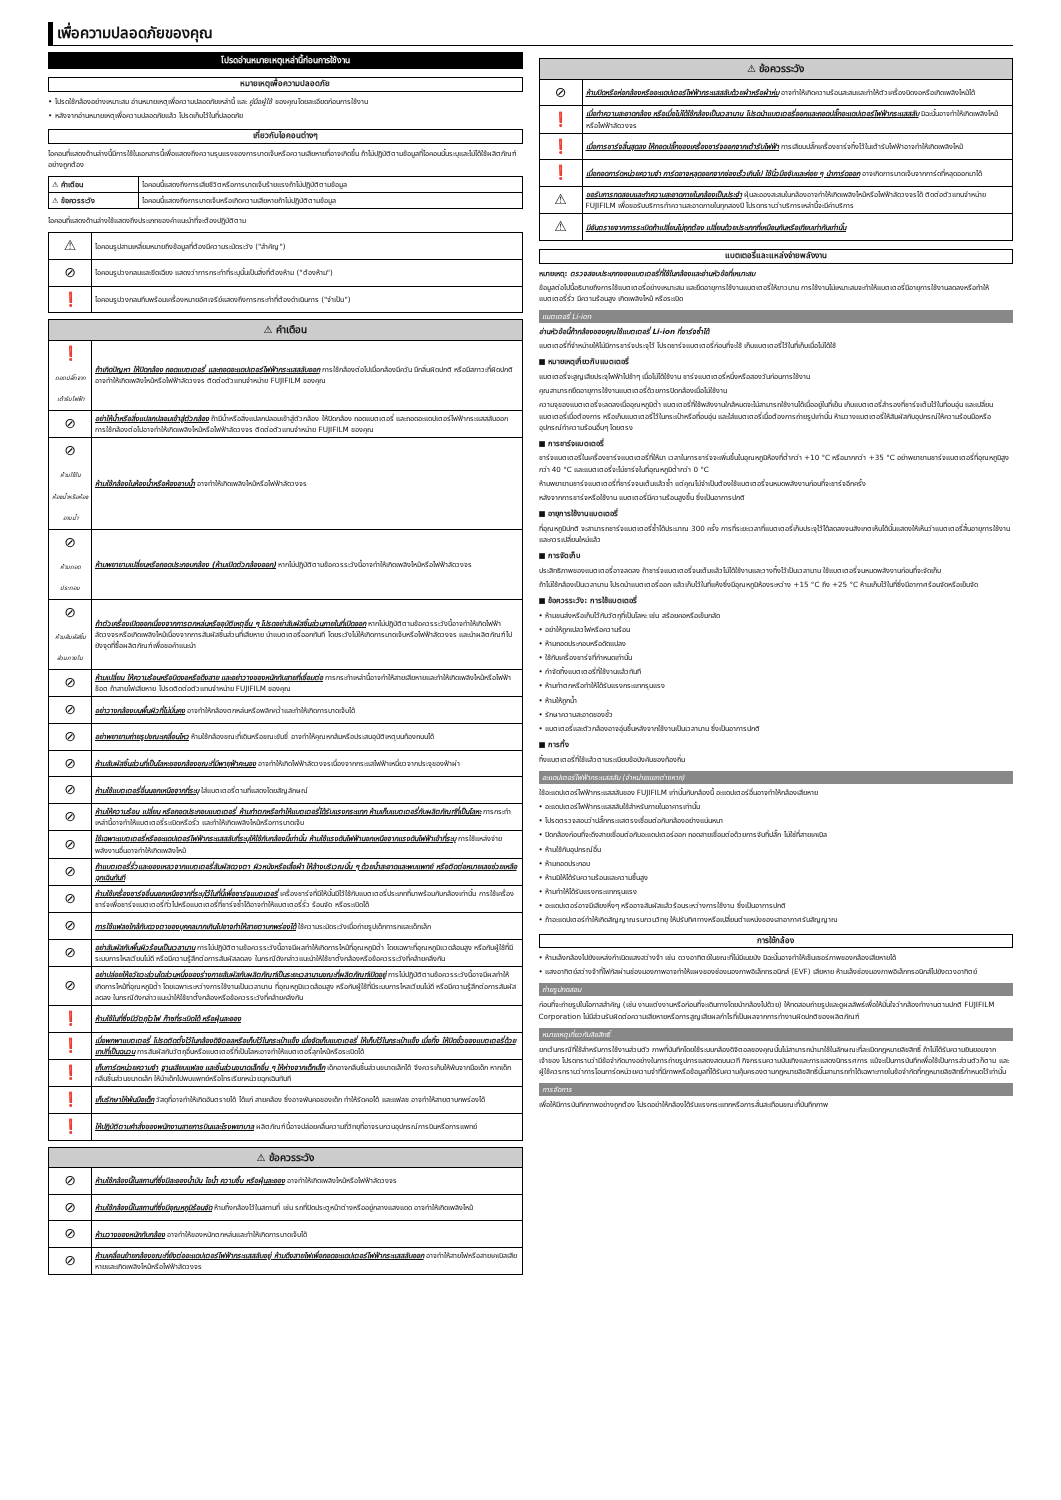เพื่อความปลอดภัยของคุณ
โปรดอ่านหมายเหตุเหล่านี้ก่อนการใช้งาน
หมายเหตุเพื่อความปลอดภัย
• โปรดใช้กล้องอย่างเหมาะสม อ่านหมายเหตุเพื่อความปลอดภัยเหล่านี้ และ คู่มือผู้ใช้ ของคุณโดยละเอียดก่อนการใช้งาน
• หลังจากอ่านหมายเหตุเพื่อความปลอดภัยแล้ว โปรดเก็บไว้ในที่ปลอดภัย
เกี่ยวกับไอคอนต่างๆ
ไอคอนที่แสดงด้านล่างนี้มีการใช้ในเอกสารนี้เพื่อแสดงถึงความรุนแรงของการบาดเจ็บหรือความเสียหายที่อาจเกิดขึ้น ถ้าไม่ปฏิบัติตามข้อมูลที่ไอคอนนั้นระบุและไม่ได้ใช้ผลิตภัณฑ์อย่างถูกต้อง
| ⚠ คำเตือน | ไอคอนนี้แสดงถึงการเสียชีวิตหรือการบาดเจ็บร้ายแรงถ้าไม่ปฏิบัติตามข้อมูล |
| ⚠ ข้อควรระวัง | ไอคอนนี้แสดงถึงการบาดเจ็บหรือเกิดความเสียหายถ้าไม่ปฏิบัติตามข้อมูล |
ไอคอนที่แสดงด้านล่างใช้แสดงถึงประเภทของคำแนะนำที่จะต้องปฏิบัติตาม
| ⚠ | ไอคอนรูปสามเหลี่ยมหมายถึงข้อมูลที่ต้องมีความระมัดระวัง ("สำคัญ") |
| ⊘ | ไอคอนรูปวงกลมและขีดเฉียง แสดงว่าการกระทำที่ระบุนั้นเป็นสิ่งที่ต้องห้าม ("ต้องห้าม") |
| ❗ | ไอคอนรูปวงกลมทึบพร้อมเครื่องหมายอัศเจรีย์แสดงถึงการกระทำที่ต้องดำเนินการ ("จำเป็น") |
| ⚠ คำเตือน | |
| --- | --- |
| ❗ ถอดปลั๊กจากเต้ารับไฟฟ้า | ถ้าเกิดปัญหา ให้ปิดกล้อง ถอดแบตเตอรี่ และถอดอะแดปเตอร์ไฟฟ้ากระแสสลับออก การใช้กล้องต่อไปเมื่อกล้องมีควัน มีกลิ่นผิดปกติ หรือมีสภาวะที่ผิดปกติ อาจทำให้เกิดเพลิงไหม้หรือไฟฟ้าลัดวงจร ติดต่อตัวแทนจำหน่าย FUJIFILM ของคุณ |
| ⊘ | อย่าให้น้ำหรือสิ่งแปลกปลอมเข้าสู่ตัวกล้อง ถ้ามีน้ำหรือสิ่งแปลกปลอมเข้าสู่ตัวกล้อง ให้ปิดกล้อง ถอดแบตเตอรี่ และถอดอะแดปเตอร์ไฟฟ้ากระแสสลับออก การใช้กล้องต่อไปอาจทำให้เกิดเพลิงไหม้หรือไฟฟ้าลัดวงจร ติดต่อตัวแทนจำหน่าย FUJIFILM ของคุณ |
| ⊘ ห้ามใช้ในห้องน้ำหรือห้องอาบน้ำ | ห้ามใช้กล้องในห้องน้ำหรือห้องอาบน้ำ อาจทำให้เกิดเพลิงไหม้หรือไฟฟ้าลัดวงจร |
| ⊘ ห้ามถอดประกอบ | ห้ามพยายามเปลี่ยนหรือถอดประกอบกล้อง (ห้ามเปิดตัวกล้องออก) หากไม่ปฏิบัติตามข้อควรระวังนี้อาจทำให้เกิดเพลิงไหม้หรือไฟฟ้าลัดวงจร |
| ⊘ ห้ามสัมผัสชิ้นส่วนภายใน | ถ้าตัวเครื่องเปิดออกเนื่องจากการตกหล่นหรืออุบัติเหตุอื่น ๆ โปรดอย่าสัมผัสชิ้นส่วนภายในที่เปิดออก หากไม่ปฏิบัติตามข้อควรระวังนี้อาจทำให้เกิดไฟฟ้าลัดวงจรหรือเกิดเพลิงไหม้เนื่องจากการสัมผัสชิ้นส่วนที่เสียหาย นำแบตเตอรี่ออกทันที โดยระวังไม่ให้เกิดการบาดเจ็บหรือไฟฟ้าลัดวงจร และนำผลิตภัณฑ์ไปยังจุดที่ซื้อผลิตภัณฑ์เพื่อขอคำแนะนำ |
| ⊘ | ห้ามเปลี่ยน ให้ความร้อนหรือบิดงอหรือดึงสาย และอย่าวางของหนักทับสายที่เชื่อมต่อ การกระทำเหล่านี้อาจทำให้สายเสียหายและทำให้เกิดเพลิงไหม้หรือไฟฟ้าช็อต ถ้าสายไฟเสียหาย โปรดติดต่อตัวแทนจำหน่าย FUJIFILM ของคุณ |
| ⊘ | อย่าวางกล้องบนพื้นผิวที่ไม่มั่นคง อาจทำให้กล้องตกหล่นหรือพลิกคว่ำและทำให้เกิดการบาดเจ็บได้ |
| ⊘ | อย่าพยายามถ่ายรูปขณะเคลื่อนไหว ห้ามใช้กล้องขณะที่เดินหรือขณะขับขี่ อาจทำให้คุณหกล้มหรือประสบอุบัติเหตุบนท้องถนนได้ |
| ⊘ | ห้ามสัมผัสชิ้นส่วนที่เป็นโลหะของกล้องขณะที่มีพายุฟ้าคะนอง อาจทำให้เกิดไฟฟ้าลัดวงจรเนื่องจากกระแสไฟฟ้าเหนี่ยวจากประจุของฟ้าผ่า |
| ⊘ | ห้ามใช้แบตเตอรี่อื่นนอกเหนือจากที่ระบุ ใส่แบตเตอรี่ตามที่แสดงโดยสัญลักษณ์ |
| ⊘ | ห้ามให้ความร้อน เปลี่ยน หรือถอดประกอบแบตเตอรี่ ห้ามทำตกหรือทำให้แบตเตอรี่ได้รับแรงกระแทก ห้ามเก็บแบตเตอรี่กับผลิตภัณฑ์ที่เป็นโลหะ การกระทำเหล่านี้อาจทำให้แบตเตอรี่ระเบิดหรือรั่ว และทำให้เกิดเพลิงไหม้หรือการบาดเจ็บ |
| ⊘ | ใช้เฉพาะแบตเตอรี่หรืออะแดปเตอร์ไฟฟ้ากระแสสลับที่ระบุให้ใช้กับกล้องนี้เท่านั้น ห้ามใช้แรงดันไฟฟ้านอกเหนือจากแรงดันไฟฟ้าเข้าที่ระบุ การใช้แหล่งจ่ายพลังงานอื่นอาจทำให้เกิดเพลิงไหม้ |
| ⊘ | ถ้าแบตเตอรี่รั่วและของเหลวจากแบตเตอรี่สัมผัสดวงตา ผิวหนังหรือเสื้อผ้า ให้ล้างบริเวณนั้น ๆ ด้วยน้ำสะอาดและพบแพทย์ หรือติดต่อหมายเลขช่วยเหลือฉุกเฉินทันที |
| ⊘ | ห้ามใช้เครื่องชาร์จอื่นนอกเหนือจากที่ระบุไว้ในที่นี้เพื่อชาร์จแบตเตอรี่ เครื่องชาร์จที่มีให้นั้นมีไว้ใช้กับแบตเตอรี่ประเภทที่มาพร้อมกับกล้องเท่านั้น การใช้เครื่องชาร์จเพื่อชาร์จแบตเตอรี่ทั่วไปหรือแบตเตอรี่ที่ชาร์จซ้ำได้อาจทำให้แบตเตอรี่รั่ว ร้อนจัด หรือระเบิดได้ |
| ⊘ | การใช้แฟลชใกล้กับดวงตาของบุคคลมากเกินไปอาจทำให้สายตาบกพร่องได้ ใช้ความระมัดระวังเมื่อถ่ายรูปเด็กทารกและเด็กเล็ก |
| ⊘ | อย่าสัมผัสกับพื้นผิวร้อนเป็นเวลานาน การไม่ปฏิบัติตามข้อควรระวังนี้อาจมีผลทำให้เกิดการไหม้ที่อุณหภูมิต่ำ โดยเฉพาะที่อุณหภูมิแวดล้อมสูง หรือกับผู้ใช้ที่มีระบบการไหลเวียนไม่ดี หรือมีความรู้สึกต่อการสัมผัสลดลง ในกรณีดังกล่าวแนะนำให้ใช้ขาตั้งกล้องหรือข้อควรระวังที่คล้ายคลึงกัน |
| ⊘ | อย่าปล่อยให้อวัยวะส่วนใดส่วนหนึ่งของร่างกายสัมผัสกับผลิตภัณฑ์เป็นระยะเวลานานขณะที่ผลิตภัณฑ์เปิดอยู่ การไม่ปฏิบัติตามข้อควรระวังนี้อาจมีผลทำให้เกิดการไหม้ที่อุณหภูมิต่ำ โดยเฉพาะระหว่างการใช้งานเป็นเวลานาน ที่อุณหภูมิแวดล้อมสูง หรือกับผู้ใช้ที่มีระบบการไหลเวียนไม่ดี หรือมีความรู้สึกต่อการสัมผัสลดลง ในกรณีดังกล่าวแนะนำให้ใช้ขาตั้งกล้องหรือข้อควรระวังที่คล้ายคลึงกัน |
| ❗ | ห้ามใช้ในที่ซึ่งมีวัตถุไวไฟ ก๊าซที่ระเบิดได้ หรือฝุ่นละออง |
| ❗ | เมื่อพกพาแบตเตอรี่ โปรดติดตั้งไว้ในกล้องดิจิตอลหรือเก็บไว้ในกระเป๋าแข็ง เมื่อจัดเก็บแบตเตอรี่ ให้เก็บไว้ในกระเป๋าแข็ง เมื่อทิ้ง ให้ปิดขั้วของแบตเตอรี่ด้วยเทปที่เป็นฉนวน การสัมผัสกับวัตถุอื่นหรือแบตเตอรี่ที่เป็นโลหะอาจทำให้แบตเตอรี่ลุกไหม้หรือระเบิดได้ |
| ❗ | เก็บการ์ดหน่วยความจำ ฐานเสียบแฟลช และชิ้นส่วนขนาดเล็กอื่น ๆ ให้ห่างจากเด็กเล็ก เด็กอาจกลืนชิ้นส่วนขนาดเล็กได้ จึงควรเก็บให้พ้นจากมือเด็ก หากเด็กกลืนชิ้นส่วนขนาดเล็ก ให้นำเด็กไปพบแพทย์หรือโทรเรียกหน่วยฉุกเฉินทันที |
| ❗ | เก็บรักษาให้พ้นมือเด็ก วัสดุที่อาจทำให้เกิดอันตรายได้ ได้แก่ สายคล้อง ซึ่งอาจพันคอของเด็ก ทำให้รัดคอได้ และแฟลช อาจทำให้สายตาบกพร่องได้ |
| ❗ | ให้ปฏิบัติตามคำสั่งของพนักงานสายการบินและโรงพยาบาล ผลิตภัณฑ์นี้อาจปล่อยคลื่นความถี่วิทยุที่อาจรบกวนอุปกรณ์การบินหรือการแพทย์ |
| ⚠ ข้อควรระวัง | |
| --- | --- |
| ⊘ | ห้ามใช้กล้องนี้ในสถานที่ซึ่งมีละอองน้ำมัน ไอน้ำ ความชื้น หรือฝุ่นละออง อาจทำให้เกิดเพลิงไหม้หรือไฟฟ้าลัดวงจร |
| ⊘ | ห้ามใช้กล้องนี้ในสถานที่ซึ่งมีอุณหภูมิร้อนจัด ห้ามทิ้งกล้องไว้ในสถานที่ เช่น รถที่ปิดประตูหน้าต่างหรืออยู่กลางแสงแดด อาจทำให้เกิดเพลิงไหม้ |
| ⊘ | ห้ามวางของหนักทับกล้อง อาจทำให้ของหนักตกหล่นและทำให้เกิดการบาดเจ็บได้ |
| ⊘ | ห้ามเคลื่อนย้ายกล้องขณะที่ยังต่ออะแดปเตอร์ไฟฟ้ากระแสสลับอยู่ ห้ามดึงสายไฟเพื่อถอดอะแดปเตอร์ไฟฟ้ากระแสสลับออก อาจทำให้สายไฟหรือสายเคเบิลเสียหายและเกิดเพลิงไหม้หรือไฟฟ้าลัดวงจร |
| ⚠ ข้อควรระวัง | |
| --- | --- |
| ⊘ | ห้ามปิดหรือห่อกล้องหรืออะแดปเตอร์ไฟฟ้ากระแสสลับด้วยผ้าหรือผ้าห่ม อาจทำให้เกิดความร้อนสะสมและทำให้ตัวเครื่องบิดงอหรือเกิดเพลิงไหม้ได้ |
| ❗ | เมื่อทำความสะอาดกล้อง หรือเมื่อไม่ได้ใช้กล้องเป็นเวลานาน โปรดนำแบตเตอรี่ออกและถอดปลั๊กอะแดปเตอร์ไฟฟ้ากระแสสลับ มิฉะนั้นอาจทำให้เกิดเพลิงไหม้หรือไฟฟ้าลัดวงจร |
| ❗ | เมื่อการชาร์จสิ้นสุดลง ให้ถอดปลั๊กของเครื่องชาร์จออกจากเต้ารับไฟฟ้า การเสียบปลั๊กเครื่องชาร์จทิ้งไว้ในเต้ารับไฟฟ้าอาจทำให้เกิดเพลิงไหม้ |
| ❗ | เมื่อถอดการ์ดหน่วยความจำ การ์ดอาจหลุดออกจากช่องเร็วเกินไป ใช้นิ้วมือจับและค่อย ๆ นำการ์ดออก อาจเกิดการบาดเจ็บจากการ์ดที่หลุดออกมาได้ |
| ⚠ | ขอรับการทดสอบและทำความสะอาดภายในกล้องเป็นประจำ ฝุ่นละอองสะสมในกล้องอาจทำให้เกิดเพลิงไหม้หรือไฟฟ้าลัดวงจรได้ ติดต่อตัวแทนจำหน่าย FUJIFILM เพื่อขอรับบริการทำความสะอาดภายในทุกสองปี โปรดทราบว่าบริการเหล่านี้จะมีค่าบริการ |
| ⚠ | มีอันตรายจากการระเบิดถ้าเปลี่ยนไม่ถูกต้อง เปลี่ยนด้วยประเภทที่เหมือนกันหรือเทียบเท่ากันเท่านั้น |
แบตเตอรี่และแหล่งจ่ายพลังงาน
หมายเหตุ: ตรวจสอบประเภทของแบตเตอรี่ที่ใช้ในกล้องและอ่านหัวข้อที่เหมาะสม
ข้อมูลต่อไปนี้อธิบายถึงการใช้แบตเตอรี่อย่างเหมาะสม และยืดอายุการใช้งานแบตเตอรี่ให้ยาวนาน การใช้งานไม่เหมาะสมจะทำให้แบตเตอรี่มีอายุการใช้งานลดลงหรือทำให้แบตเตอรี่รั่ว มีความร้อนสูง เกิดเพลิงไหม้ หรือระเบิด
แบตเตอรี่ Li-ion
อ่านหัวข้อนี้ถ้ากล้องของคุณใช้แบตเตอรี่ Li-ion ที่ชาร์จซ้ำได้
แบตเตอรี่ที่จำหน่ายให้ไม่มีการชาร์จประจุไว้ โปรดชาร์จแบตเตอรี่ก่อนที่จะใช้ เก็บแบตเตอรี่ไว้ในที่เก็บเมื่อไม่ได้ใช้
■ หมายเหตุเกี่ยวกับแบตเตอรี่
แบตเตอรี่จะสูญเสียประจุไฟฟ้าไปช้าๆ เมื่อไม่ได้ใช้งาน ชาร์จแบตเตอรี่หนึ่งหรือสองวันก่อนการใช้งาน
คุณสามารถยืดอายุการใช้งานแบตเตอรี่ด้วยการปิดกล้องเมื่อไม่ใช้งาน
ความจุของแบตเตอรี่จะลดลงเมื่ออุณหภูมิต่ำ แบตเตอรี่ที่ใช้พลังงานใกล้หมดจะไม่สามารถใช้งานได้เมื่ออยู่ในที่เย็น เก็บแบตเตอรี่สำรองที่ชาร์จเต็มไว้ในที่อบอุ่น และเปลี่ยนแบตเตอรี่เมื่อต้องการ หรือเก็บแบตเตอรี่ไว้ในกระเป๋าหรือที่อบอุ่น และใส่แบตเตอรี่เมื่อต้องการถ่ายรูปเท่านั้น ห้ามวางแบตเตอรี่ให้สัมผัสกับอุปกรณ์ให้ความร้อนมือหรืออุปกรณ์ทำความร้อนอื่นๆ โดยตรง
■ การชาร์จแบตเตอรี่
ชาร์จแบตเตอรี่ในเครื่องชาร์จแบตเตอรี่ที่ให้มา เวลาในการชาร์จจะเพิ่มขึ้นในอุณหภูมิห้องที่ต่ำกว่า +10 °C หรือมากกว่า +35 °C อย่าพยายามชาร์จแบตเตอรี่ที่อุณหภูมิสูงกว่า 40 °C และแบตเตอรี่จะไม่ชาร์จในที่อุณหภูมิต่ำกว่า 0 °C
ห้ามพยายามชาร์จแบตเตอรี่ที่ชาร์จจนเต็มแล้วซ้ำ แต่คุณไม่จำเป็นต้องใช้แบตเตอรี่จนหมดพลังงานก่อนที่จะชาร์จอีกครั้ง
หลังจากการชาร์จหรือใช้งาน แบตเตอรี่มีความร้อนสูงขึ้น ซึ่งเป็นอาการปกติ
■ อายุการใช้งานแบตเตอรี่
ที่อุณหภูมิปกติ จะสามารถชาร์จแบตเตอรี่ซ้ำได้ประมาณ 300 ครั้ง การที่ระยะเวลาที่แบตเตอรี่เก็บประจุไว้ได้ลดลงจนสังเกตเห็นได้นั้นแสดงให้เห็นว่าแบตเตอรี่สิ้นอายุการใช้งานและควรเปลี่ยนใหม่แล้ว
■ การจัดเก็บ
ประสิทธิภาพของแบตเตอรี่อาจลดลง ถ้าชาร์จแบตเตอรี่จนเต็มแล้วไม่ได้ใช้งานและวางทิ้งไว้เป็นเวลานาน ใช้แบตเตอรี่จนหมดพลังงานก่อนที่จะจัดเก็บ
ถ้าไม่ใช้กล้องเป็นเวลานาน โปรดนำแบตเตอรี่ออก แล้วเก็บไว้ในที่แห้งซึ่งมีอุณหภูมิห้องระหว่าง +15 °C ถึง +25 °C ห้ามเก็บไว้ในที่ซึ่งมีอากาศร้อนจัดหรือเย็นจัด
■ ข้อควรระวัง: การใช้แบตเตอรี่
• ห้ามขนส่งหรือเก็บไว้กับวัตถุที่เป็นโลหะ เช่น สร้อยคอหรือเข็มกลัด
• อย่าให้ถูกเปลวไฟหรือความร้อน
• ห้ามถอดประกอบหรือดัดแปลง
• ใช้กับเครื่องชาร์จที่กำหนดเท่านั้น
• กำจัดทิ้งแบตเตอรี่ที่ใช้งานแล้วทันที
• ห้ามทำตกหรือทำให้ได้รับแรงกระแทกรุนแรง
• ห้ามให้ถูกน้ำ
• รักษาความสะอาดของขั้ว
• แบตเตอรี่และตัวกล้องอาจอุ่นขึ้นหลังจากใช้งานเป็นเวลานาน ซึ่งเป็นอาการปกติ
■ การทิ้ง
ทิ้งแบตเตอรี่ที่ใช้แล้วตามระเบียบข้อบังคับของท้องถิ่น
อะแดปเตอร์ไฟฟ้ากระแสสลับ (จำหน่ายแยกต่างหาก)
ใช้อะแดปเตอร์ไฟฟ้ากระแสสลับของ FUJIFILM เท่านั้นกับกล้องนี้ อะแดปเตอร์อื่นอาจทำให้กล้องเสียหาย
• อะแดปเตอร์ไฟฟ้ากระแสสลับใช้สำหรับภายในอาคารเท่านั้น
• โปรดตรวจสอบว่าปลั๊กกระแสตรงเชื่อมต่อกับกล้องอย่างแน่นหนา
• ปิดกล้องก่อนที่จะดึงสายเชื่อมต่อกับอะแดปเตอร์ออก ถอดสายเชื่อมต่อด้วยการจับที่ปลั๊ก ไม่ใช่ที่สายเคเบิล
• ห้ามใช้กับอุปกรณ์อื่น
• ห้ามถอดประกอบ
• ห้ามมิให้ได้รับความร้อนและความชื้นสูง
• ห้ามทำให้ได้รับแรงกระแทกรุนแรง
• อะแดปเตอร์อาจมีเสียงหึ่งๆ หรืออาจสัมผัสแล้วร้อนระหว่างการใช้งาน ซึ่งเป็นอาการปกติ
• ถ้าอะแดปเตอร์ทำให้เกิดสัญญาณรบกวนวิทยุ ให้ปรับทิศทางหรือเปลี่ยนตำแหน่งของเสาอากาศรับสัญญาณ
การใช้กล้อง
• ห้ามเล็งกล้องไปยังแหล่งกำเนิดแสงสว่างจ้า เช่น ดวงอาทิตย์ในขณะที่ไม่มีเมฆบัง มิฉะนั้นอาจทำให้เซ็นเซอร์ภาพของกล้องเสียหายได้
• แสงอาทิตย์สว่างจ้าที่โฟกัสผ่านช่องมองภาพอาจทำให้แผงของช่องมองภาพอิเล็กทรอนิกส์ (EVF) เสียหาย ห้ามเล็งช่องมองภาพอิเล็กทรอนิกส์ไปยังดวงอาทิตย์
ถ่ายรูปทดสอบ
ก่อนที่จะถ่ายรูปในโอกาสสำคัญ (เช่น งานแต่งงานหรือก่อนที่จะเดินทางโดยนำกล้องไปด้วย) ให้ทดสอบถ่ายรูปและดูผลลัพธ์เพื่อให้มั่นใจว่ากล้องทำงานตามปกติ FUJIFILM Corporation ไม่มีส่วนรับผิดต่อความเสียหายหรือการสูญเสียผลกำไรที่เป็นผลจากการทำงานผิดปกติของผลิตภัณฑ์
หมายเหตุเกี่ยวกับลิขสิทธิ์
ยกเว้นกรณีที่ใช้สำหรับการใช้งานส่วนตัว ภาพที่บันทึกโดยใช้ระบบกล้องดิจิตอลของคุณนั้นไม่สามารถนำมาใช้ในลักษณะที่ละเมิดกฎหมายลิขสิทธิ์ ถ้าไม่ได้รับความยินยอมจากเจ้าของ โปรดทราบว่ามีข้อจำกัดบางอย่างในการถ่ายรูปการแสดงสดบนเวที กิจกรรมความบันเทิงและการแสดงนิทรรศการ แม้จะเป็นการบันทึกเพื่อใช้เป็นการส่วนตัวก็ตาม และผู้ใช้ควรทราบว่าการโอนการ์ดหน่วยความจำที่มีภาพหรือข้อมูลที่ได้รับความคุ้มครองตามกฎหมายลิขสิทธิ์นั้นสามารถทำได้เฉพาะภายในข้อจำกัดที่กฎหมายลิขสิทธิ์กำหนดไว้เท่านั้น
การจัดการ
เพื่อให้มีการบันทึกภาพอย่างถูกต้อง โปรดอย่าให้กล้องได้รับแรงกระแทกหรือการสั่นสะเทือนขณะที่บันทึกภาพ